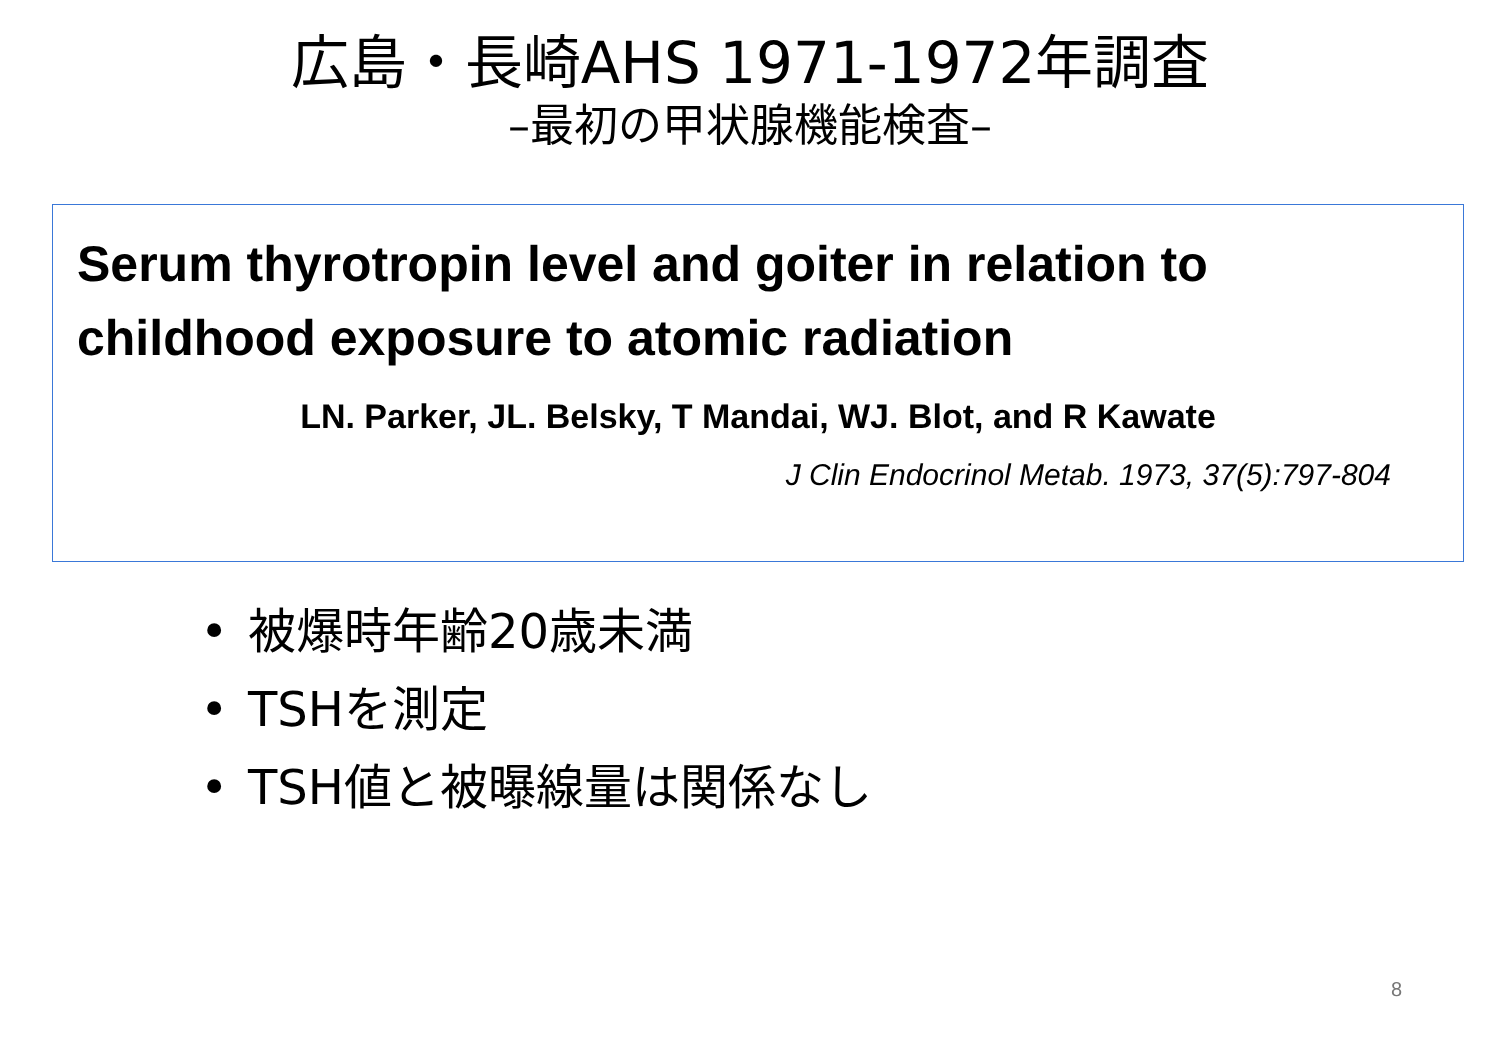広島・長崎AHS 1971-1972年調査
–最初の甲状腺機能検査–
Serum thyrotropin level and goiter in relation to childhood exposure to atomic radiation
LN. Parker, JL. Belsky, T Mandai, WJ. Blot, and R Kawate
J Clin Endocrinol Metab. 1973, 37(5):797-804
• 被爆時年齢20歳未満
• TSHを測定
• TSH値と被曝線量は関係なし
8